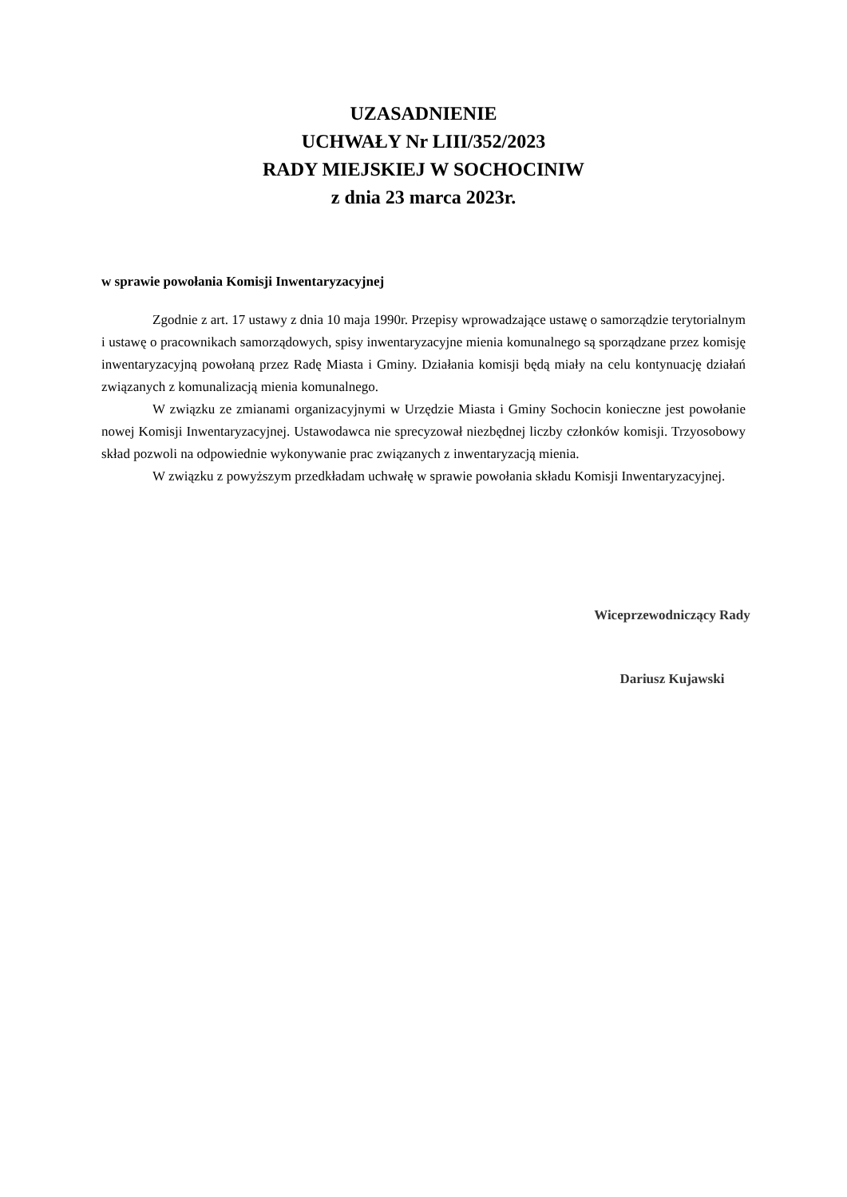UZASADNIENIE
UCHWAŁY Nr LIII/352/2023
RADY MIEJSKIEJ W SOCHOCINIW
z dnia 23 marca 2023r.
w sprawie powołania Komisji Inwentaryzacyjnej
Zgodnie z art. 17 ustawy z dnia 10 maja 1990r. Przepisy wprowadzające ustawę o samorządzie terytorialnym i ustawę o pracownikach samorządowych, spisy inwentaryzacyjne mienia komunalnego są sporządzane przez komisję inwentaryzacyjną powołaną przez Radę Miasta i Gminy. Działania komisji będą miały na celu kontynuację działań związanych z komunalizacją mienia komunalnego.
W związku ze zmianami organizacyjnymi w Urzędzie Miasta i Gminy Sochocin konieczne jest powołanie nowej Komisji Inwentaryzacyjnej. Ustawodawca nie sprecyzował niezbędnej liczby członków komisji. Trzyosobowy skład pozwoli na odpowiednie wykonywanie prac związanych z inwentaryzacją mienia.
W związku z powyższym przedkładam uchwałę w sprawie powołania składu Komisji Inwentaryzacyjnej.
Wiceprzewodniczący Rady
Dariusz Kujawski